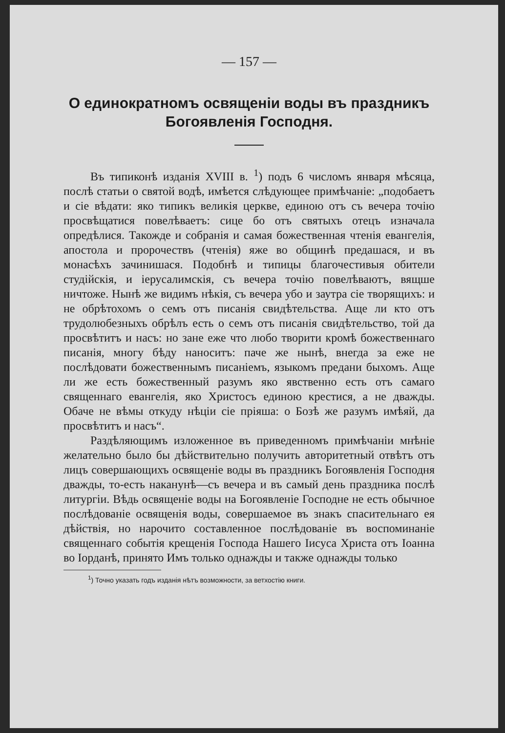— 157 —
О единократномъ освященіи воды въ праздникъ Богоявленія Господня.
Въ типиконѣ изданія XVIII в. <sup>1</sup>) подъ 6 числомъ января мѣсяца, послѣ статьи о святой водѣ, имѣется слѣдующее примѣчаніе: „подобаетъ и сіе вѣдати: яко типикъ великія церкве, единою отъ съ вечера точію просвѣщатися повелѣваетъ: сице бо отъ святыхъ отецъ изначала опредѣлися. Такожде и собранія и самая божественная чтенія евангелія, апостола и пророчествъ (чтенія) яже во общинѣ предашася, и въ монасѣхъ зачинишася. Подобнѣ и типицы благочестивыя обители студійскія, и іерусалимскія, съ вечера точію повелѣваютъ, вящше ничтоже. Нынѣ же видимъ нѣкія, съ вечера убо и заутра сіе творящихъ: и не обрѣтохомъ о семъ отъ писанія свидѣтельства. Аще ли кто отъ трудолюбезныхъ обрѣлъ есть о семъ отъ писанія свидѣтельство, той да просвѣтитъ и насъ: но зане еже что любо творити кромѣ божественнаго писанія, многу бѣду наноситъ: паче же нынѣ, внегда за еже не послѣдовати божественнымъ писаніемъ, языкомъ предани быхомъ. Аще ли же есть божественный разумъ яко явственно есть отъ самаго священнаго евангелія, яко Христосъ единою крестися, а не дважды. Обаче не вѣмы откуду нѣціи сіе пріяша: о Бозѣ же разумъ имѣяй, да просвѣтитъ и насъ“.
Раздѣляющимъ изложенное въ приведенномъ примѣчаніи мнѣніе желательно было бы дѣйствительно получить авторитетный отвѣтъ отъ лицъ совершающихъ освященіе воды въ праздникъ Богоявленія Господня дважды, то-есть наканунѣ—съ вечера и въ самый день праздника послѣ литургіи. Вѣдь освященіе воды на Богоявленіе Господне не есть обычное послѣдованіе освященія воды, совершаемое въ знакъ спасительнаго ея дѣйствія, но нарочито составленное послѣдованіе въ воспоминаніе священнаго событія крещенія Господа Нашего Іисуса Христа отъ Іоанна во Іорданѣ, принято Имъ только однажды и также однажды только
<sup>1</sup>) Точно указать годъ изданія нѣтъ возможности, за ветхостію книги.